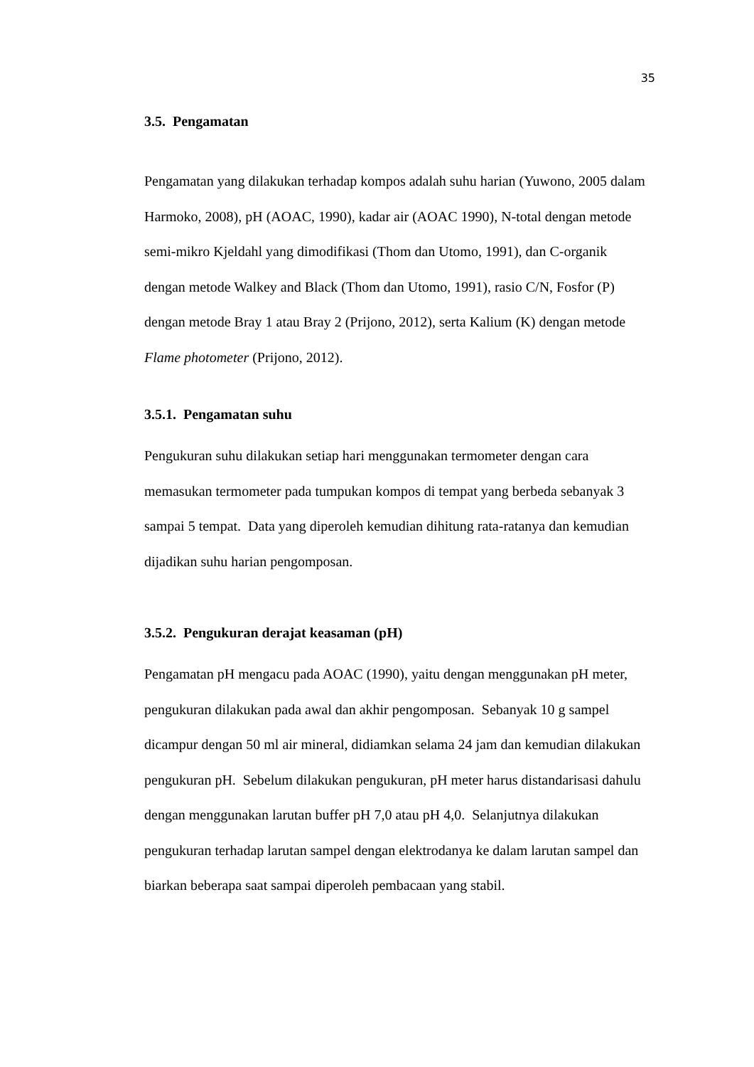35
3.5. Pengamatan
Pengamatan yang dilakukan terhadap kompos adalah suhu harian (Yuwono, 2005 dalam Harmoko, 2008), pH (AOAC, 1990), kadar air (AOAC 1990), N-total dengan metode semi-mikro Kjeldahl yang dimodifikasi (Thom dan Utomo, 1991), dan C-organik dengan metode Walkey and Black (Thom dan Utomo, 1991), rasio C/N, Fosfor (P) dengan metode Bray 1 atau Bray 2 (Prijono, 2012), serta Kalium (K) dengan metode Flame photometer (Prijono, 2012).
3.5.1. Pengamatan suhu
Pengukuran suhu dilakukan setiap hari menggunakan termometer dengan cara memasukan termometer pada tumpukan kompos di tempat yang berbeda sebanyak 3 sampai 5 tempat. Data yang diperoleh kemudian dihitung rata-ratanya dan kemudian dijadikan suhu harian pengomposan.
3.5.2. Pengukuran derajat keasaman (pH)
Pengamatan pH mengacu pada AOAC (1990), yaitu dengan menggunakan pH meter, pengukuran dilakukan pada awal dan akhir pengomposan. Sebanyak 10 g sampel dicampur dengan 50 ml air mineral, didiamkan selama 24 jam dan kemudian dilakukan pengukuran pH. Sebelum dilakukan pengukuran, pH meter harus distandarisasi dahulu dengan menggunakan larutan buffer pH 7,0 atau pH 4,0. Selanjutnya dilakukan pengukuran terhadap larutan sampel dengan elektrodanya ke dalam larutan sampel dan biarkan beberapa saat sampai diperoleh pembacaan yang stabil.